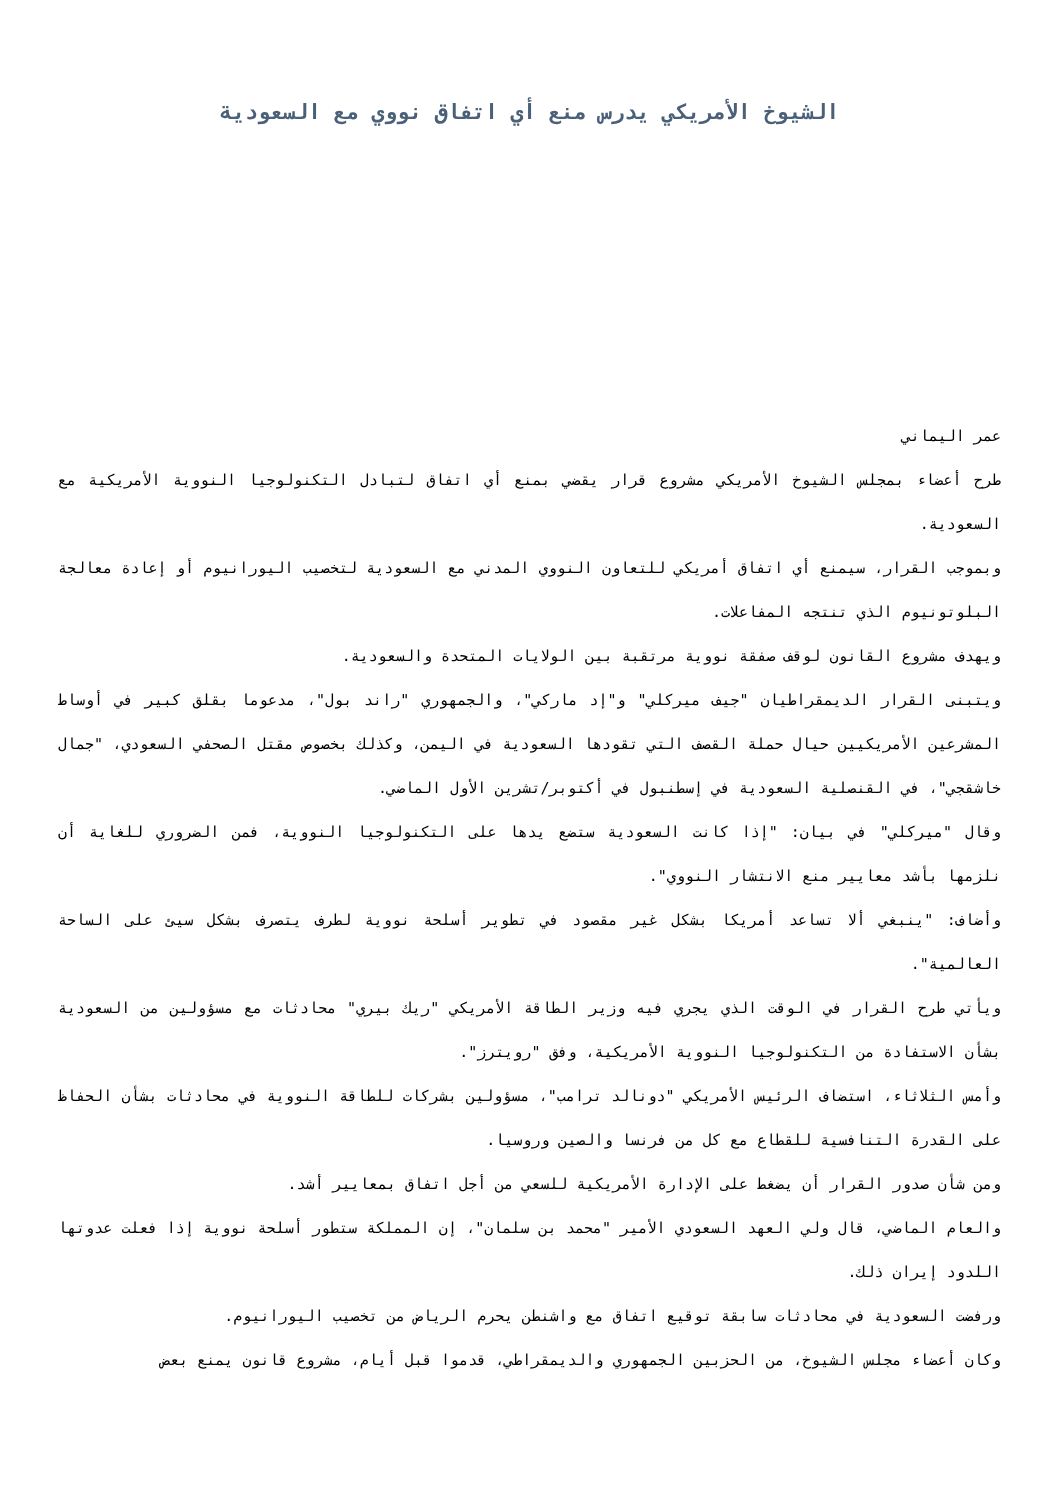الشيوخ الأمريكي يدرس منع أي اتفاق نووي مع السعودية
عمر اليماني
طرح أعضاء بمجلس الشيوخ الأمريكي مشروع قرار يقضي بمنع أي اتفاق لتبادل التكنولوجيا النووية الأمريكية مع السعودية.
وبموجب القرار، سيمنع أي اتفاق أمريكي للتعاون النووي المدني مع السعودية لتخصيب اليورانيوم أو إعادة معالجة البلوتونيوم الذي تنتجه المفاعلات.
ويهدف مشروع القانون لوقف صفقة نووية مرتقبة بين الولايات المتحدة والسعودية.
ويتبنى القرار الديمقراطيان "جيف ميركلي" و"إد ماركي"، والجمهوري "راند بول"، مدعوما بقلق كبير في أوساط المشرعين الأمريكيين حيال حملة القصف التي تقودها السعودية في اليمن، وكذلك بخصوص مقتل الصحفي السعودي، "جمال خاشقجي"، في القنصلية السعودية في إسطنبول في أكتوبر/تشرين الأول الماضي.
وقال "ميركلي" في بيان: "إذا كانت السعودية ستضع يدها على التكنولوجيا النووية، فمن الضروري للغاية أن نلزمها بأشد معايير منع الانتشار النووي".
وأضاف: "ينبغي ألا تساعد أمريكا بشكل غير مقصود في تطوير أسلحة نووية لطرف يتصرف بشكل سيئ على الساحة العالمية".
ويأتي طرح القرار في الوقت الذي يجري فيه وزير الطاقة الأمريكي "ريك بيري" محادثات مع مسؤولين من السعودية بشأن الاستفادة من التكنولوجيا النووية الأمريكية، وفق "رويترز".
وأمس الثلاثاء، استضاف الرئيس الأمريكي "دونالد ترامب"، مسؤولين بشركات للطاقة النووية في محادثات بشأن الحفاظ على القدرة التنافسية للقطاع مع كل من فرنسا والصين وروسيا.
ومن شأن صدور القرار أن يضغط على الإدارة الأمريكية للسعي من أجل اتفاق بمعايير أشد.
والعام الماضي، قال ولي العهد السعودي الأمير "محمد بن سلمان"، إن المملكة ستطور أسلحة نووية إذا فعلت عدوتها اللدود إيران ذلك.
ورفضت السعودية في محادثات سابقة توقيع اتفاق مع واشنطن يحرم الرياض من تخصيب اليورانيوم.
وكان أعضاء مجلس الشيوخ، من الحزبين الجمهوري والديمقراطي، قدموا قبل أيام، مشروع قانون يمنع بعض